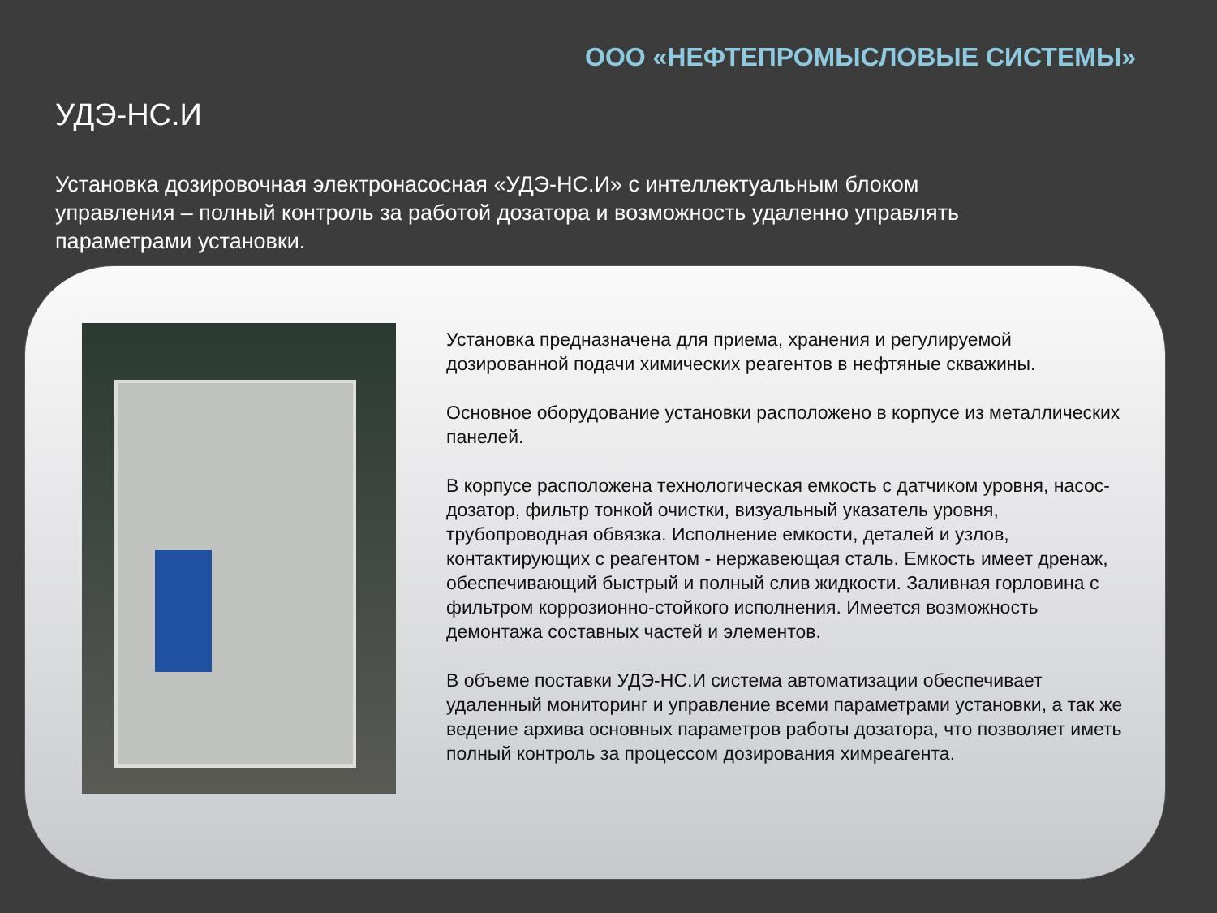ООО «НЕФТЕПРОМЫСЛОВЫЕ СИСТЕМЫ»
УДЭ-НС.И
Установка дозировочная электронасосная «УДЭ-НС.И» с интеллектуальным блоком управления – полный контроль за работой дозатора и возможность удаленно управлять параметрами установки.
Установка предназначена для приема, хранения и регулируемой дозированной подачи химических реагентов в нефтяные скважины.
Основное оборудование установки расположено в корпусе из металлических панелей.
В корпусе расположена технологическая емкость с датчиком уровня, насос-дозатор, фильтр тонкой очистки, визуальный указатель уровня, трубопроводная обвязка. Исполнение емкости, деталей и узлов, контактирующих с реагентом - нержавеющая сталь. Емкость имеет дренаж, обеспечивающий быстрый и полный слив жидкости. Заливная горловина с фильтром коррозионно-стойкого исполнения. Имеется возможность демонтажа составных частей и элементов.
В объеме поставки УДЭ-НС.И система автоматизации обеспечивает удаленный мониторинг и управление всеми параметрами установки, а так же ведение архива основных параметров работы дозатора, что позволяет иметь полный контроль за процессом дозирования химреагента.